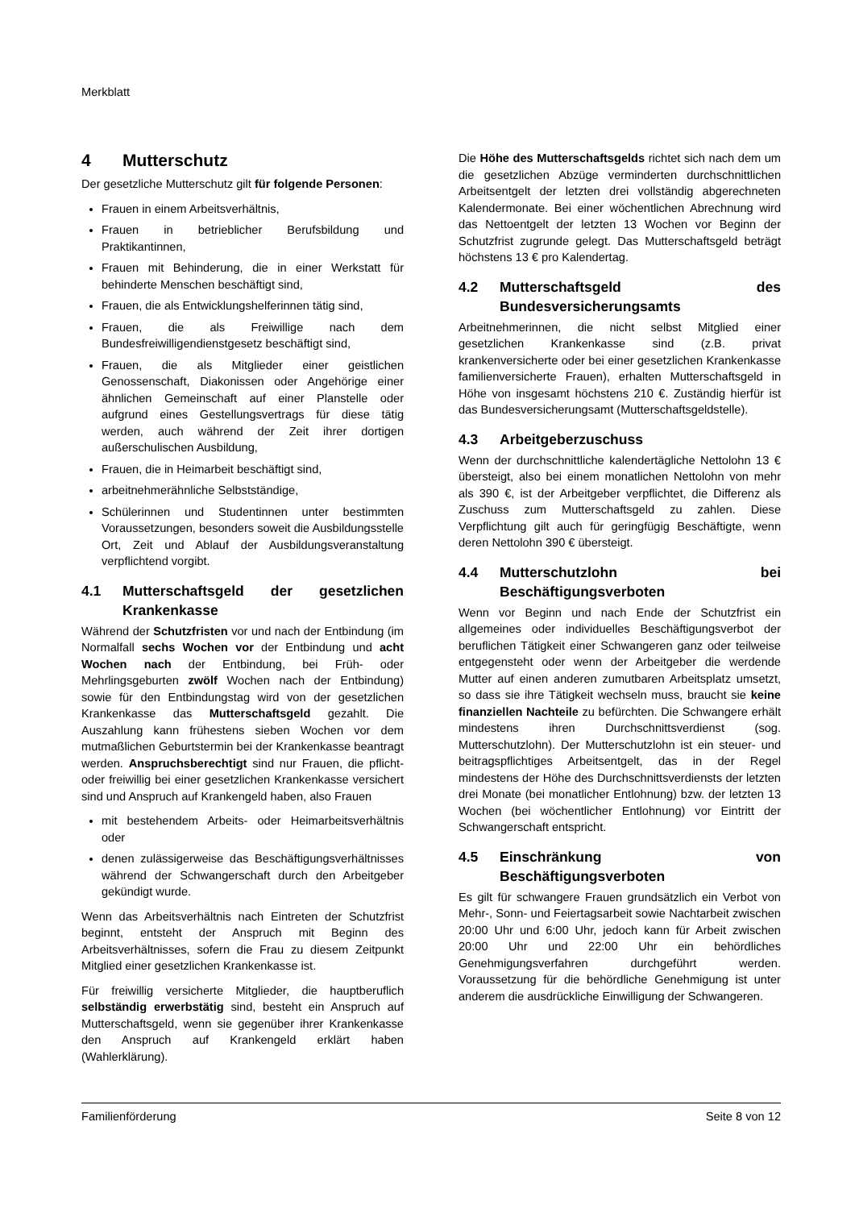Merkblatt
4 Mutterschutz
Der gesetzliche Mutterschutz gilt für folgende Personen:
Frauen in einem Arbeitsverhältnis,
Frauen in betrieblicher Berufsbildung und Praktikantinnen,
Frauen mit Behinderung, die in einer Werkstatt für behinderte Menschen beschäftigt sind,
Frauen, die als Entwicklungshelferinnen tätig sind,
Frauen, die als Freiwillige nach dem Bundesfreiwilligendienstgesetz beschäftigt sind,
Frauen, die als Mitglieder einer geistlichen Genossenschaft, Diakonissen oder Angehörige einer ähnlichen Gemeinschaft auf einer Planstelle oder aufgrund eines Gestellungsvertrags für diese tätig werden, auch während der Zeit ihrer dortigen außerschulischen Ausbildung,
Frauen, die in Heimarbeit beschäftigt sind,
arbeitnehmerähnliche Selbstständige,
Schülerinnen und Studentinnen unter bestimmten Voraussetzungen, besonders soweit die Ausbildungsstelle Ort, Zeit und Ablauf der Ausbildungsveranstaltung verpflichtend vorgibt.
4.1 Mutterschaftsgeld der gesetzlichen Krankenkasse
Während der Schutzfristen vor und nach der Entbindung (im Normalfall sechs Wochen vor der Entbindung und acht Wochen nach der Entbindung, bei Früh- oder Mehrlingsgeburten zwölf Wochen nach der Entbindung) sowie für den Entbindungstag wird von der gesetzlichen Krankenkasse das Mutterschaftsgeld gezahlt. Die Auszahlung kann frühestens sieben Wochen vor dem mutmaßlichen Geburtstermin bei der Krankenkasse beantragt werden. Anspruchsberechtigt sind nur Frauen, die pflicht- oder freiwillig bei einer gesetzlichen Krankenkasse versichert sind und Anspruch auf Krankengeld haben, also Frauen
mit bestehendem Arbeits- oder Heimarbeitsverhältnis oder
denen zulässigerweise das Beschäftigungsverhältnisses während der Schwangerschaft durch den Arbeitgeber gekündigt wurde.
Wenn das Arbeitsverhältnis nach Eintreten der Schutzfrist beginnt, entsteht der Anspruch mit Beginn des Arbeitsverhältnisses, sofern die Frau zu diesem Zeitpunkt Mitglied einer gesetzlichen Krankenkasse ist.
Für freiwillig versicherte Mitglieder, die hauptberuflich selbständig erwerbstätig sind, besteht ein Anspruch auf Mutterschaftsgeld, wenn sie gegenüber ihrer Krankenkasse den Anspruch auf Krankengeld erklärt haben (Wahlerklärung).
Die Höhe des Mutterschaftsgelds richtet sich nach dem um die gesetzlichen Abzüge verminderten durchschnittlichen Arbeitsentgelt der letzten drei vollständig abgerechneten Kalendermonate. Bei einer wöchentlichen Abrechnung wird das Nettoentgelt der letzten 13 Wochen vor Beginn der Schutzfrist zugrunde gelegt. Das Mutterschaftsgeld beträgt höchstens 13 € pro Kalendertag.
4.2 Mutterschaftsgeld des Bundesversicherungsamts
Arbeitnehmerinnen, die nicht selbst Mitglied einer gesetzlichen Krankenkasse sind (z.B. privat krankenversicherte oder bei einer gesetzlichen Krankenkasse familienversicherte Frauen), erhalten Mutterschaftsgeld in Höhe von insgesamt höchstens 210 €. Zuständig hierfür ist das Bundesversicherungsamt (Mutterschaftsgeldstelle).
4.3 Arbeitgeberzuschuss
Wenn der durchschnittliche kalendertägliche Nettolohn 13 € übersteigt, also bei einem monatlichen Nettolohn von mehr als 390 €, ist der Arbeitgeber verpflichtet, die Differenz als Zuschuss zum Mutterschaftsgeld zu zahlen. Diese Verpflichtung gilt auch für geringfügig Beschäftigte, wenn deren Nettolohn 390 € übersteigt.
4.4 Mutterschutzlohn bei Beschäftigungsverboten
Wenn vor Beginn und nach Ende der Schutzfrist ein allgemeines oder individuelles Beschäftigungsverbot der beruflichen Tätigkeit einer Schwangeren ganz oder teilweise entgegensteht oder wenn der Arbeitgeber die werdende Mutter auf einen anderen zumutbaren Arbeitsplatz umsetzt, so dass sie ihre Tätigkeit wechseln muss, braucht sie keine finanziellen Nachteile zu befürchten. Die Schwangere erhält mindestens ihren Durchschnittsverdienst (sog. Mutterschutzlohn). Der Mutterschutzlohn ist ein steuer- und beitragspflichtiges Arbeitsentgelt, das in der Regel mindestens der Höhe des Durchschnittsverdiensts der letzten drei Monate (bei monatlicher Entlohnung) bzw. der letzten 13 Wochen (bei wöchentlicher Entlohnung) vor Eintritt der Schwangerschaft entspricht.
4.5 Einschränkung von Beschäftigungsverboten
Es gilt für schwangere Frauen grundsätzlich ein Verbot von Mehr-, Sonn- und Feiertagsarbeit sowie Nachtarbeit zwischen 20:00 Uhr und 6:00 Uhr, jedoch kann für Arbeit zwischen 20:00 Uhr und 22:00 Uhr ein behördliches Genehmigungsverfahren durchgeführt werden. Voraussetzung für die behördliche Genehmigung ist unter anderem die ausdrückliche Einwilligung der Schwangeren.
Familienförderung Seite 8 von 12